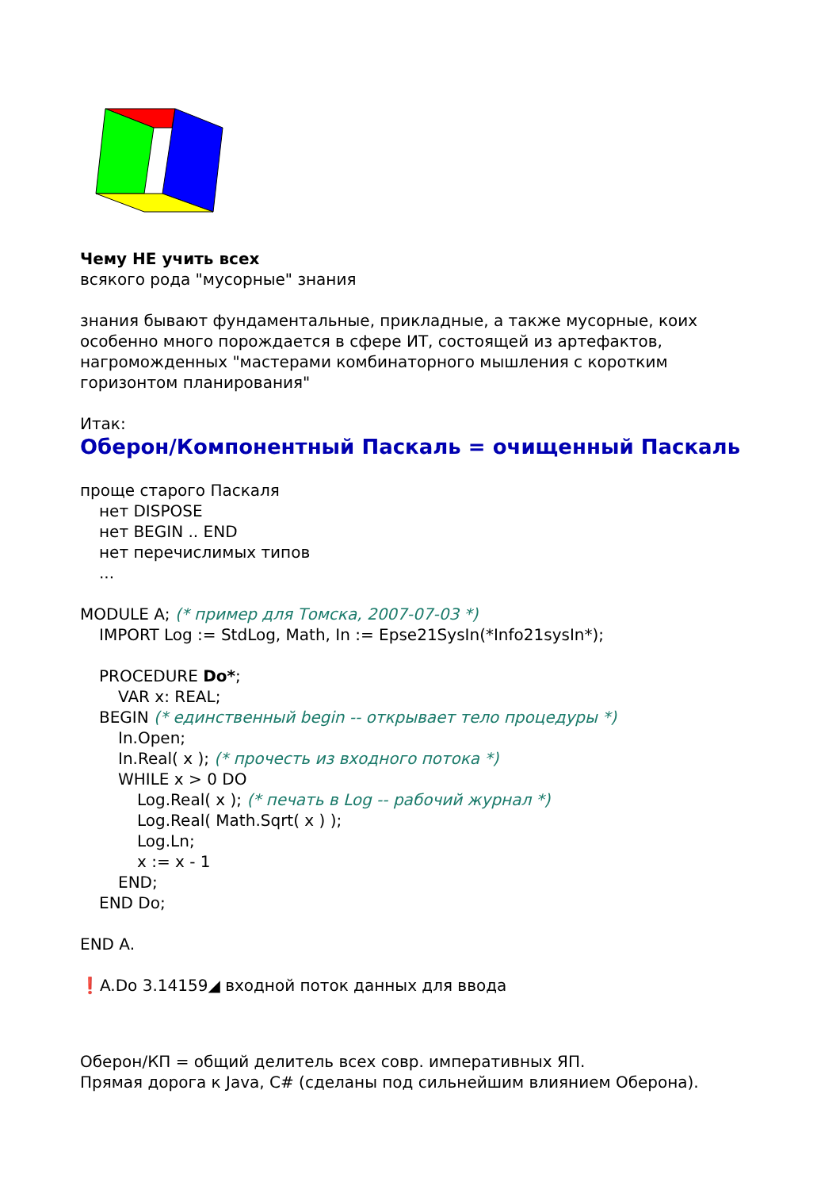Чему НЕ учить всех
всякого рода "мусорные" знания
знания бывают фундаментальные, прикладные, а также мусорные, коих
особенно много порождается в сфере ИТ, состоящей из артефактов,
нагроможденных "мастерами комбинаторного мышления с коротким
горизонтом планирования"
Итак:
Оберон/Компонентный Паскаль = очищенный Паскаль
проще старого Паскаля
нет DISPOSE
нет BEGIN .. END
нет перечислимых типов
...
MODULE A; (* пример для Томска, 2007-07-03 *)
IMPORT Log := StdLog, Math, In := Epse21SysIn(*Info21sysIn*);
PROCEDURE Do*;
VAR x: REAL;
BEGIN (* единственный begin -- открывает тело процедуры *)
In.Open;
In.Real( x ); (* прочесть из входного потока *)
WHILE x > 0 DO
Log.Real( x ); (* печать в Log -- рабочий журнал *)
Log.Real( Math.Sqrt( x ) );
Log.Ln;
x := x - 1
END;
END Do;
END A.
❗A.Do 3.14159◢ входной поток данных для ввода
Оберон/КП = общий делитель всех совр. императивных ЯП.
Прямая дорога к Java, C# (сделаны под сильнейшим влиянием Оберона).